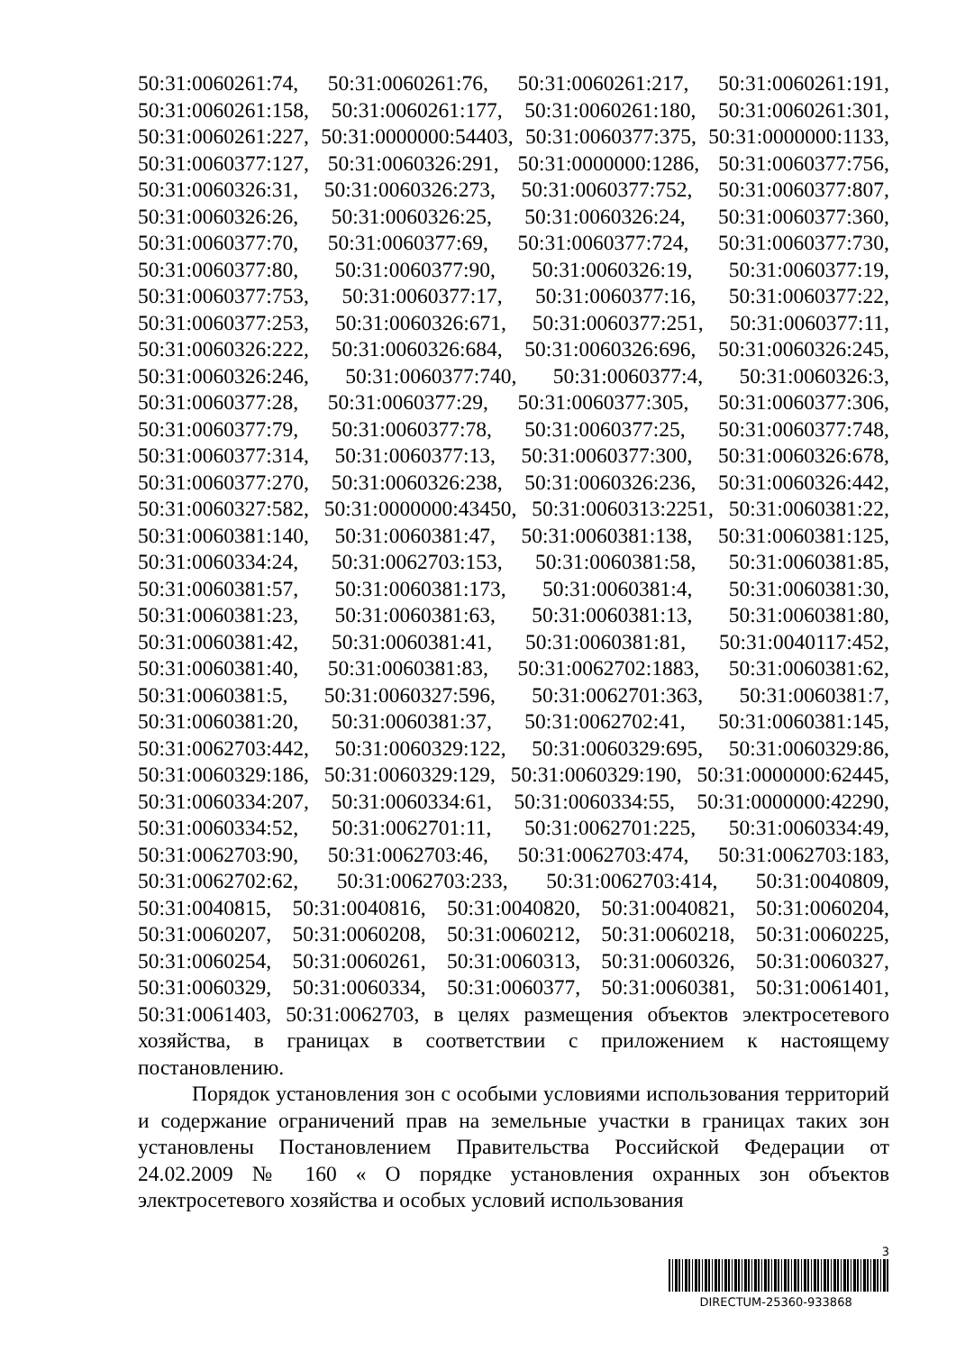50:31:0060261:74, 50:31:0060261:76, 50:31:0060261:217, 50:31:0060261:191, 50:31:0060261:158, 50:31:0060261:177, 50:31:0060261:180, 50:31:0060261:301, 50:31:0060261:227, 50:31:0000000:54403, 50:31:0060377:375, 50:31:0000000:1133, 50:31:0060377:127, 50:31:0060326:291, 50:31:0000000:1286, 50:31:0060377:756, 50:31:0060326:31, 50:31:0060326:273, 50:31:0060377:752, 50:31:0060377:807, 50:31:0060326:26, 50:31:0060326:25, 50:31:0060326:24, 50:31:0060377:360, 50:31:0060377:70, 50:31:0060377:69, 50:31:0060377:724, 50:31:0060377:730, 50:31:0060377:80, 50:31:0060377:90, 50:31:0060326:19, 50:31:0060377:19, 50:31:0060377:753, 50:31:0060377:17, 50:31:0060377:16, 50:31:0060377:22, 50:31:0060377:253, 50:31:0060326:671, 50:31:0060377:251, 50:31:0060377:11, 50:31:0060326:222, 50:31:0060326:684, 50:31:0060326:696, 50:31:0060326:245, 50:31:0060326:246, 50:31:0060377:740, 50:31:0060377:4, 50:31:0060326:3, 50:31:0060377:28, 50:31:0060377:29, 50:31:0060377:305, 50:31:0060377:306, 50:31:0060377:79, 50:31:0060377:78, 50:31:0060377:25, 50:31:0060377:748, 50:31:0060377:314, 50:31:0060377:13, 50:31:0060377:300, 50:31:0060326:678, 50:31:0060377:270, 50:31:0060326:238, 50:31:0060326:236, 50:31:0060326:442, 50:31:0060327:582, 50:31:0000000:43450, 50:31:0060313:2251, 50:31:0060381:22, 50:31:0060381:140, 50:31:0060381:47, 50:31:0060381:138, 50:31:0060381:125, 50:31:0060334:24, 50:31:0062703:153, 50:31:0060381:58, 50:31:0060381:85, 50:31:0060381:57, 50:31:0060381:173, 50:31:0060381:4, 50:31:0060381:30, 50:31:0060381:23, 50:31:0060381:63, 50:31:0060381:13, 50:31:0060381:80, 50:31:0060381:42, 50:31:0060381:41, 50:31:0060381:81, 50:31:0040117:452, 50:31:0060381:40, 50:31:0060381:83, 50:31:0062702:1883, 50:31:0060381:62, 50:31:0060381:5, 50:31:0060327:596, 50:31:0062701:363, 50:31:0060381:7, 50:31:0060381:20, 50:31:0060381:37, 50:31:0062702:41, 50:31:0060381:145, 50:31:0062703:442, 50:31:0060329:122, 50:31:0060329:695, 50:31:0060329:86, 50:31:0060329:186, 50:31:0060329:129, 50:31:0060329:190, 50:31:0000000:62445, 50:31:0060334:207, 50:31:0060334:61, 50:31:0060334:55, 50:31:0000000:42290, 50:31:0060334:52, 50:31:0062701:11, 50:31:0062701:225, 50:31:0060334:49, 50:31:0062703:90, 50:31:0062703:46, 50:31:0062703:474, 50:31:0062703:183, 50:31:0062702:62, 50:31:0062703:233, 50:31:0062703:414, 50:31:0040809, 50:31:0040815, 50:31:0040816, 50:31:0040820, 50:31:0040821, 50:31:0060204, 50:31:0060207, 50:31:0060208, 50:31:0060212, 50:31:0060218, 50:31:0060225, 50:31:0060254, 50:31:0060261, 50:31:0060313, 50:31:0060326, 50:31:0060327, 50:31:0060329, 50:31:0060334, 50:31:0060377, 50:31:0060381, 50:31:0061401, 50:31:0061403, 50:31:0062703, в целях размещения объектов электросетевого хозяйства, в границах в соответствии с приложением к настоящему постановлению.
Порядок установления зон с особыми условиями использования территорий и содержание ограничений прав на земельные участки в границах таких зон установлены Постановлением Правительства Российской Федерации от 24.02.2009 № 160 « О порядке установления охранных зон объектов электросетевого хозяйства и особых условий использования
3
DIRECTUM-25360-933868